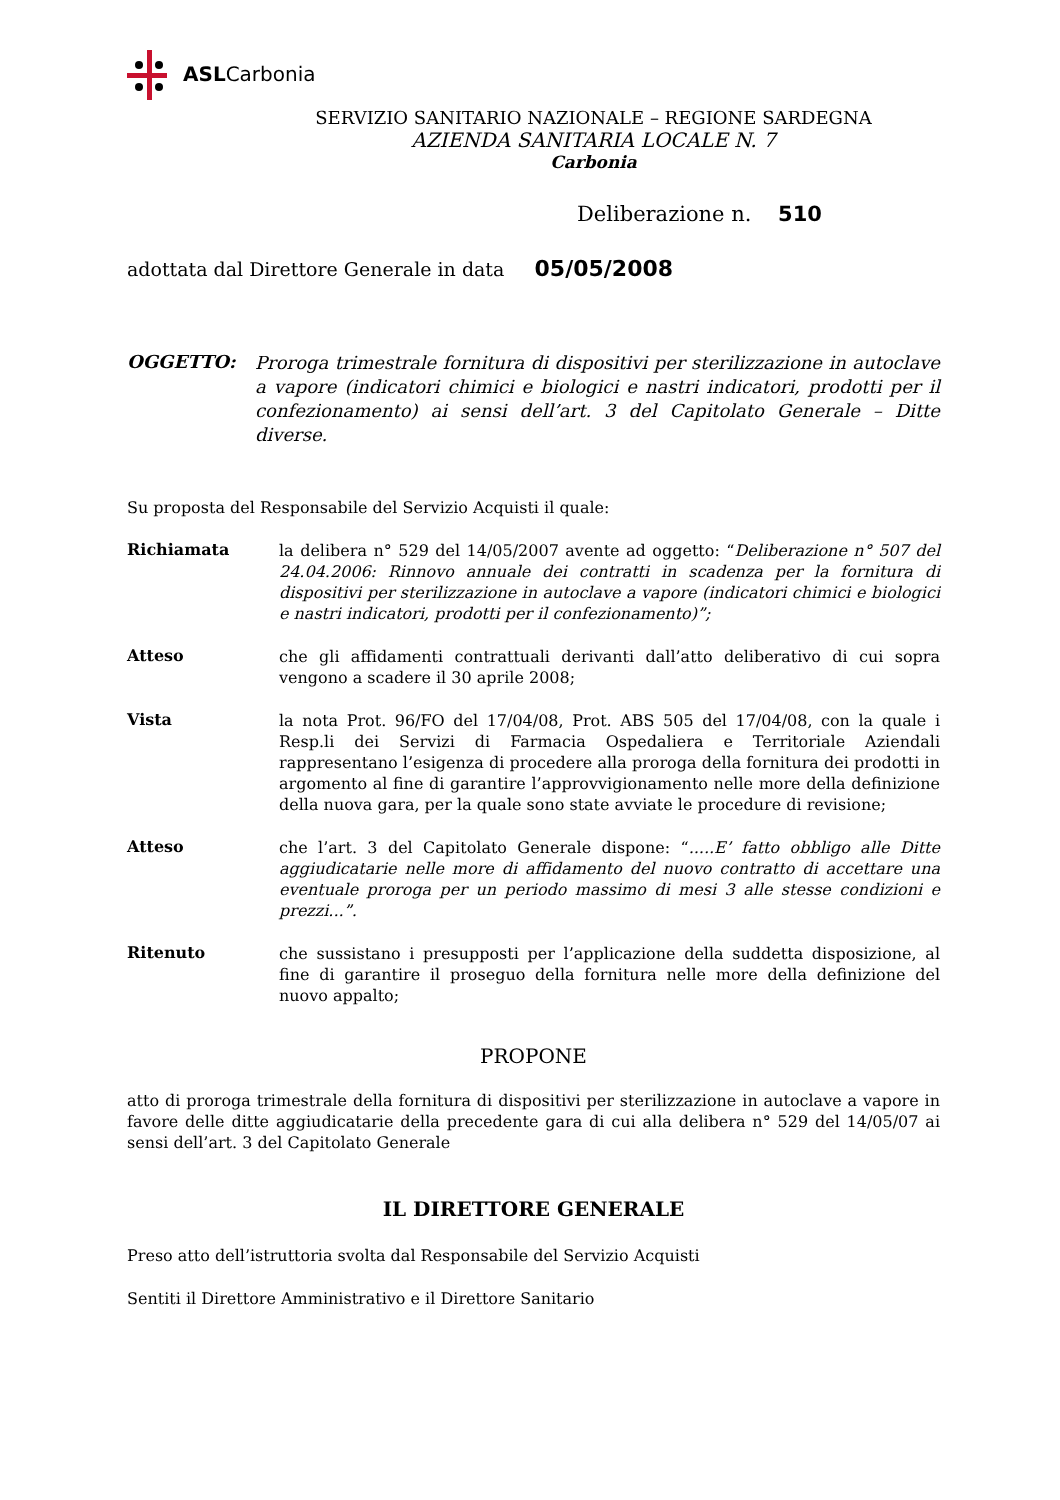ASLCarbonia
SERVIZIO SANITARIO NAZIONALE – REGIONE SARDEGNA
AZIENDA SANITARIA LOCALE N. 7
Carbonia
Deliberazione n. 510
adottata dal Direttore Generale in data 05/05/2008
OGGETTO:
Proroga trimestrale fornitura di dispositivi per sterilizzazione in autoclave a vapore (indicatori chimici e biologici e nastri indicatori, prodotti per il confezionamento) ai sensi dell’art. 3 del Capitolato Generale – Ditte diverse.
Su proposta del Responsabile del Servizio Acquisti il quale:
Richiamata
la delibera n° 529 del 14/05/2007 avente ad oggetto: “Deliberazione n° 507 del 24.04.2006: Rinnovo annuale dei contratti in scadenza per la fornitura di dispositivi per sterilizzazione in autoclave a vapore (indicatori chimici e biologici e nastri indicatori, prodotti per il confezionamento)”;
Atteso
che gli affidamenti contrattuali derivanti dall’atto deliberativo di cui sopra vengono a scadere il 30 aprile 2008;
Vista
la nota Prot. 96/FO del 17/04/08, Prot. ABS 505 del 17/04/08, con la quale i Resp.li dei Servizi di Farmacia Ospedaliera e Territoriale Aziendali rappresentano l’esigenza di procedere alla proroga della fornitura dei prodotti in argomento al fine di garantire l’approvvigionamento nelle more della definizione della nuova gara, per la quale sono state avviate le procedure di revisione;
Atteso
che l’art. 3 del Capitolato Generale dispone: “.....E’ fatto obbligo alle Ditte aggiudicatarie nelle more di affidamento del nuovo contratto di accettare una eventuale proroga per un periodo massimo di mesi 3 alle stesse condizioni e prezzi...”.
Ritenuto
che sussistano i presupposti per l’applicazione della suddetta disposizione, al fine di garantire il proseguo della fornitura nelle more della definizione del nuovo appalto;
PROPONE
atto di proroga trimestrale della fornitura di dispositivi per sterilizzazione in autoclave a vapore in favore delle ditte aggiudicatarie della precedente gara di cui alla delibera n° 529 del 14/05/07 ai sensi dell’art. 3 del Capitolato Generale
IL DIRETTORE GENERALE
Preso atto dell’istruttoria svolta dal Responsabile del Servizio Acquisti
Sentiti il Direttore Amministrativo e il Direttore Sanitario